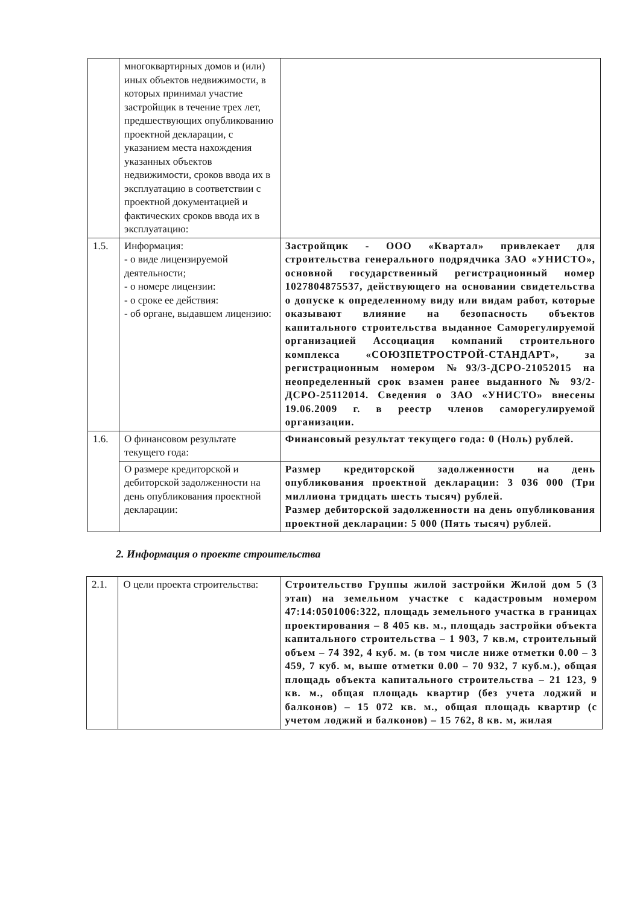| | многоквартирных домов и (или) иных объектов недвижимости, в которых принимал участие застройщик в течение трех лет, предшествующих опубликованию проектной декларации, с указанием места нахождения указанных объектов недвижимости, сроков ввода их в эксплуатацию в соответствии с проектной документацией и фактических сроков ввода их в эксплуатацию: | |
| 1.5. | Информация: - о виде лицензируемой деятельности; - о номере лицензии: - о сроке ее действия: - об органе, выдавшем лицензию: | Застройщик - ООО «Квартал» привлекает для строительства генерального подрядчика ЗАО «УНИСТО», основной государственный регистрационный номер 1027804875537, действующего на основании свидетельства о допуске к определенному виду или видам работ, которые оказывают влияние на безопасность объектов капитального строительства выданное Саморегулируемой организацией Ассоциация компаний строительного комплекса «СОЮЗПЕТРОСТРОЙ-СТАНДАРТ», за регистрационным номером №93/3-ДСРО-21052015 на неопределенный срок взамен ранее выданного № 93/2-ДСРО-25112014. Сведения о ЗАО «УНИСТО» внесены 19.06.2009 г. в реестр членов саморегулируемой организации. |
| 1.6. | О финансовом результате текущего года: | Финансовый результат текущего года: 0 (Ноль) рублей. |
| | О размере кредиторской и дебиторской задолженности на день опубликования проектной декларации: | Размер кредиторской задолженности на день опубликования проектной декларации: 3 036 000 (Три миллиона тридцать шесть тысяч) рублей. Размер дебиторской задолженности на день опубликования проектной декларации: 5 000 (Пять тысяч) рублей. |
2. Информация о проекте строительства
| 2.1. | О цели проекта строительства: | Строительство Группы жилой застройки Жилой дом 5 (3 этап) на земельном участке с кадастровым номером 47:14:0501006:322, площадь земельного участка в границах проектирования – 8 405 кв. м., площадь застройки объекта капитального строительства – 1 903, 7 кв.м, строительный объем – 74 392, 4 куб. м. (в том числе ниже отметки 0.00 – 3 459, 7 куб. м, выше отметки 0.00 – 70 932, 7 куб.м.), общая площадь объекта капитального строительства – 21 123, 9 кв. м., общая площадь квартир (без учета лоджий и балконов) – 15 072 кв. м., общая площадь квартир (с учетом лоджий и балконов) – 15 762, 8 кв. м, жилая |